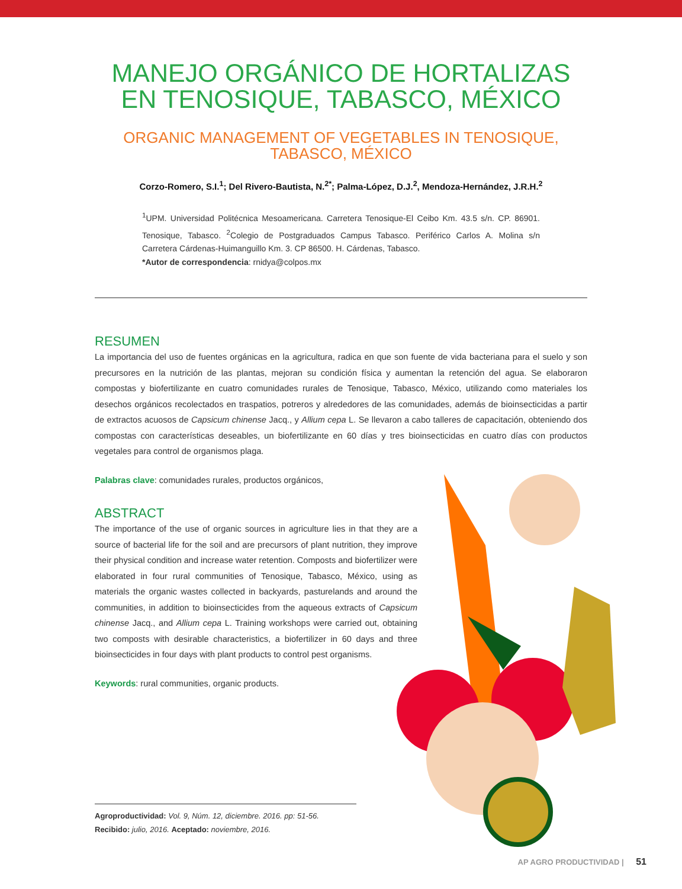MANEJO ORGÁNICO DE HORTALIZAS
EN TENOSIQUE, TABASCO, MÉXICO
ORGANIC MANAGEMENT OF VEGETABLES IN TENOSIQUE,
TABASCO, MÉXICO
Corzo-Romero, S.I.<sup>1</sup>; Del Rivero-Bautista, N.<sup>2*</sup>; Palma-López, D.J.<sup>2</sup>, Mendoza-Hernández, J.R.H.<sup>2</sup>
<sup>1</sup> UPM. Universidad Politécnica Mesoamericana. Carretera Tenosique-El Ceibo Km. 43.5 s/n. CP. 86901. Tenosique, Tabasco. <sup>2</sup>Colegio de Postgraduados Campus Tabasco. Periférico Carlos A. Molina s/n Carretera Cárdenas-Huimanguillo Km. 3. CP 86500. H. Cárdenas, Tabasco.
*Autor de correspondencia: rnidya@colpos.mx
RESUMEN
La importancia del uso de fuentes orgánicas en la agricultura, radica en que son fuente de vida bacteriana para el suelo y son precursores en la nutrición de las plantas, mejoran su condición física y aumentan la retención del agua. Se elaboraron compostas y biofertilizante en cuatro comunidades rurales de Tenosique, Tabasco, México, utilizando como materiales los desechos orgánicos recolectados en traspatios, potreros y alrededores de las comunidades, además de bioinsecticidas a partir de extractos acuosos de Capsicum chinense Jacq., y Allium cepa L. Se llevaron a cabo talleres de capacitación, obteniendo dos compostas con características deseables, un biofertilizante en 60 días y tres bioinsecticidas en cuatro días con productos vegetales para control de organismos plaga.
Palabras clave: comunidades rurales, productos orgánicos,
ABSTRACT
The importance of the use of organic sources in agriculture lies in that they are a source of bacterial life for the soil and are precursors of plant nutrition, they improve their physical condition and increase water retention. Composts and biofertilizer were elaborated in four rural communities of Tenosique, Tabasco, México, using as materials the organic wastes collected in backyards, pasturelands and around the communities, in addition to bioinsecticides from the aqueous extracts of Capsicum chinense Jacq., and Allium cepa L. Training workshops were carried out, obtaining two composts with desirable characteristics, a biofertilizer in 60 days and three bioinsecticides in four days with plant products to control pest organisms.
Keywords: rural communities, organic products.
Agroproductividad: Vol. 9, Núm. 12, diciembre. 2016. pp: 51-56.
Recibido: julio, 2016. Aceptado: noviembre, 2016.
AP AGRO PRODUCTIVIDAD | 51